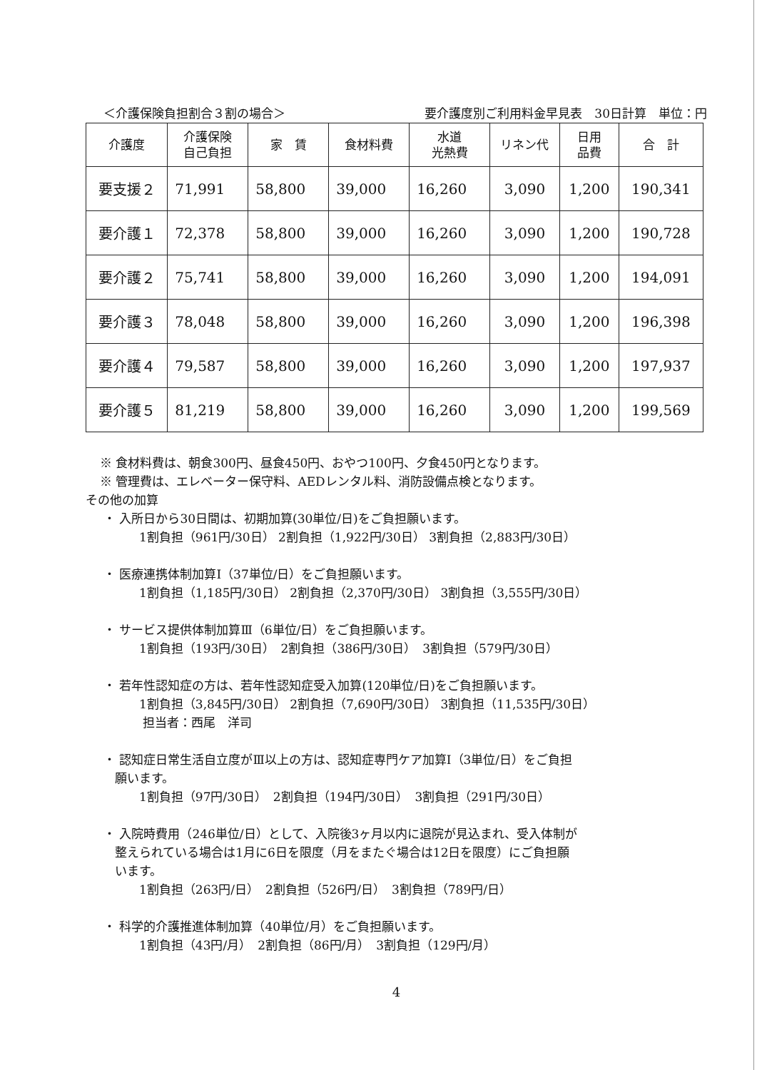＜介護保険負担割合３割の場合＞ 要介護度別ご利用料金早見表　30日計算　単位：円
| 介護度 | 介護保険 自己負担 | 家 賃 | 食材料費 | 水道 光熱費 | リネン代 | 日用 品費 | 合 計 |
| --- | --- | --- | --- | --- | --- | --- | --- |
| 要支援２ | 71,991 | 58,800 | 39,000 | 16,260 | 3,090 | 1,200 | 190,341 |
| 要介護１ | 72,378 | 58,800 | 39,000 | 16,260 | 3,090 | 1,200 | 190,728 |
| 要介護２ | 75,741 | 58,800 | 39,000 | 16,260 | 3,090 | 1,200 | 194,091 |
| 要介護３ | 78,048 | 58,800 | 39,000 | 16,260 | 3,090 | 1,200 | 196,398 |
| 要介護４ | 79,587 | 58,800 | 39,000 | 16,260 | 3,090 | 1,200 | 197,937 |
| 要介護５ | 81,219 | 58,800 | 39,000 | 16,260 | 3,090 | 1,200 | 199,569 |
※ 食材料費は、朝食300円、昼食450円、おやつ100円、夕食450円となります。
※ 管理費は、エレベーター保守料、AEDレンタル料、消防設備点検となります。
その他の加算
・ 入所日から30日間は、初期加算(30単位/日)をご負担願います。
1割負担（961円/30日） 2割負担（1,922円/30日） 3割負担（2,883円/30日）
・ 医療連携体制加算Ⅰ（37単位/日）をご負担願います。
1割負担（1,185円/30日） 2割負担（2,370円/30日） 3割負担（3,555円/30日）
・ サービス提供体制加算Ⅲ（6単位/日）をご負担願います。
1割負担（193円/30日）　2割負担（386円/30日）　3割負担（579円/30日）
・ 若年性認知症の方は、若年性認知症受入加算(120単位/日)をご負担願います。
1割負担（3,845円/30日） 2割負担（7,690円/30日） 3割負担（11,535円/30日）
担当者：西尾　洋司
・ 認知症日常生活自立度がⅢ以上の方は、認知症専門ケア加算Ⅰ（3単位/日）をご負担
願います。
1割負担（97円/30日）　2割負担（194円/30日）　3割負担（291円/30日）
・ 入院時費用（246単位/日）として、入院後3ヶ月以内に退院が見込まれ、受入体制が
整えられている場合は1月に6日を限度（月をまたぐ場合は12日を限度）にご負担願
います。
1割負担（263円/日）　2割負担（526円/日）　3割負担（789円/日）
・ 科学的介護推進体制加算（40単位/月）をご負担願います。
1割負担（43円/月）　2割負担（86円/月）　3割負担（129円/月）
4